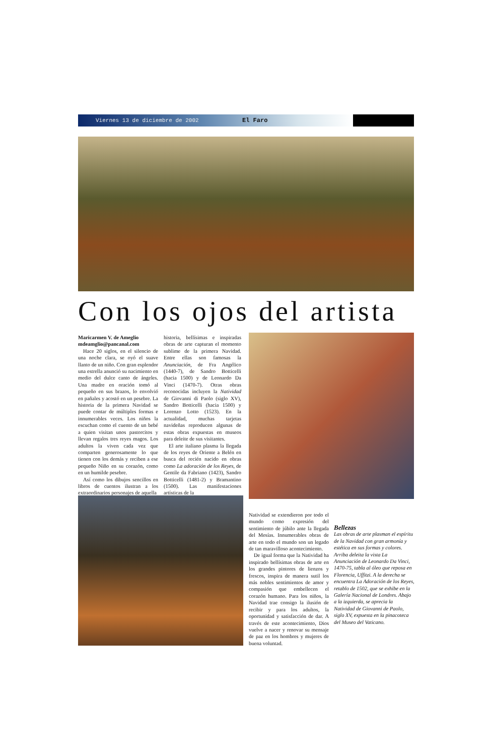Viernes 13 de diciembre de 2002 El Faro
Con los ojos del artista
Maricarmen V. de Ameglio
mdeamglio@pancanal.com
Hace 20 siglos, en el silencio de una noche clara, se oyó el suave llanto de un niño. Con gran esplendor una estrella anunció su nacimiento en medio del dulce canto de ángeles. Una madre en oración tomó al pequeño en sus brazos, lo envolvió en pañales y acostó en un pesebre. La historia de la primera Navidad se puede contar de múltiples formas e innumerables veces. Los niños la escuchan como el cuento de un bebé a quien visitan unos pastorcitos y llevan regalos tres reyes magos. Los adultos la viven cada vez que comparten generosamente lo que tienen con los demás y reciben a ese pequeño Niño en su corazón, como en un humilde pesebre.
Así como los dibujos sencillos en libros de cuentos ilustran a los extraordinarios personajes de aquella
historia, bellísimas e inspiradas obras de arte capturan el momento sublime de la primera Navidad. Entre ellas son famosas la Anunciación, de Fra Angélico (1440-7), de Sandro Botticelli (hacia 1500) y de Leonardo Da Vinci (1470-7). Otras obras reconocidas incluyen la Natividad de Giovanni di Paolo (siglo XV), Sandro Botticelli (hacia 1500) y Lorenzo Lotto (1523). En la actualidad, muchas tarjetas navideñas reproducen algunas de estas obras expuestas en museos para deleite de sus visitantes.
El arte italiano plasma la llegada de los reyes de Oriente a Belén en busca del recién nacido en obras como La adoración de los Reyes, de Gentile da Fabriano (1423), Sandro Botticelli (1481-2) y Bramantino (1500). Las manifestaciones artísticas de la
Natividad se extendieron por todo el mundo como expresión del sentimiento de júbilo ante la llegada del Mesías. Innumerables obras de arte en todo el mundo son un legado de tan maravilloso acontecimiento.
De igual forma que la Natividad ha inspirado bellísimas obras de arte en los grandes pintores de lienzos y frescos, inspira de manera sutil los más nobles sentimientos de amor y compasión que embellecen el corazón humano. Para los niños, la Navidad trae consigo la ilusión de recibir y para los adultos, la oportunidad y satisfacción de dar. A través de este acontecimiento, Dios vuelve a nacer y renovar su mensaje de paz en los hombres y mujeres de buena voluntad.
Bellezas
Las obras de arte plasman el espíritu de la Navidad con gran armonía y estética en sus formas y colores. Arriba deleita la vista La Anunciación de Leonardo Da Vinci, 1470-75, tabla al óleo que reposa en Florencia, Uffitzi. A la derecha se encuentra La Adoración de los Reyes, retablo de 1502, que se exhibe en la Galería Nacional de Londres. Abajo a la izquierda, se aprecia la Natividad de Giovanni de Paolo, siglo XV, expuesta en la pinacoteca del Museo del Vaticano.